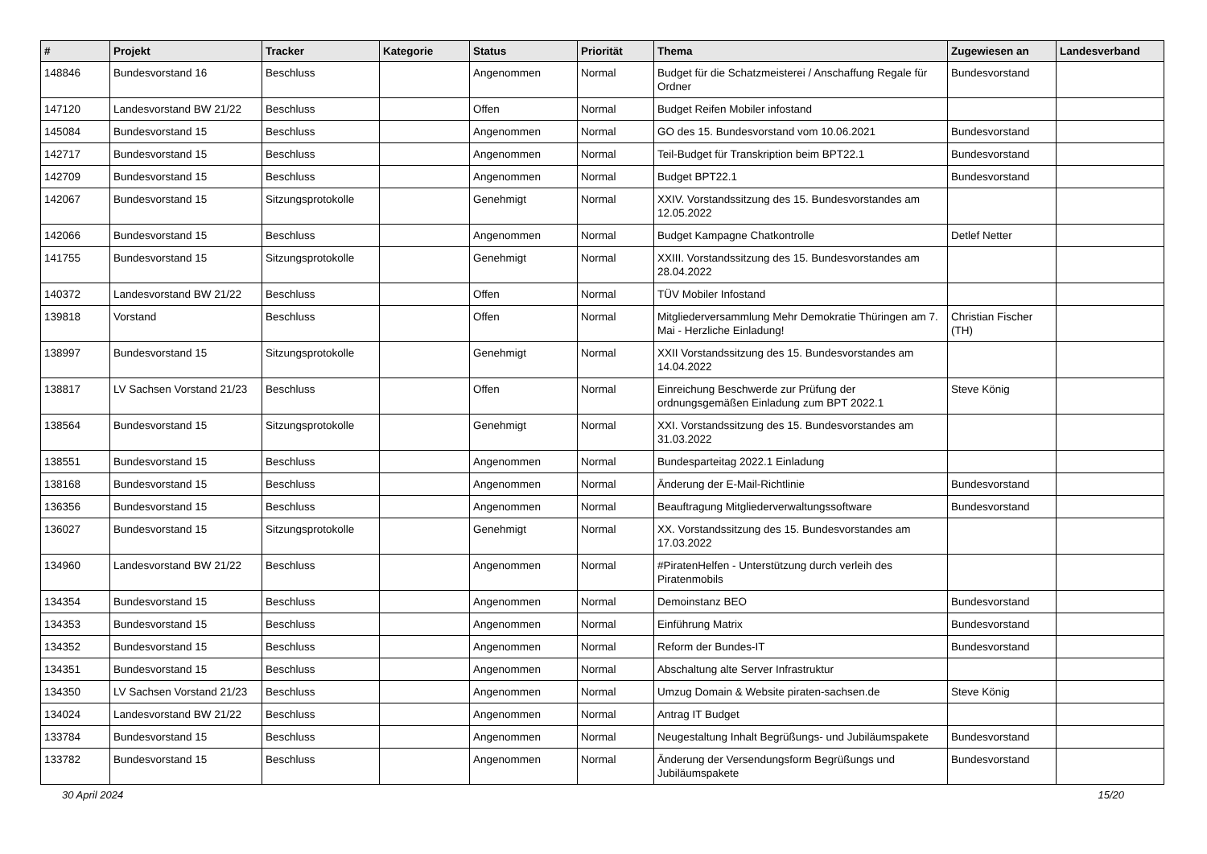| # | Projekt | Tracker | Kategorie | Status | Priorität | Thema | Zugewiesen an | Landesverband |
| --- | --- | --- | --- | --- | --- | --- | --- | --- |
| 148846 | Bundesvorstand 16 | Beschluss | | Angenommen | Normal | Budget für die Schatzmeisterei / Anschaffung Regale für Ordner | Bundesvorstand | |
| 147120 | Landesvorstand BW 21/22 | Beschluss | | Offen | Normal | Budget Reifen Mobiler infostand | | |
| 145084 | Bundesvorstand 15 | Beschluss | | Angenommen | Normal | GO des 15. Bundesvorstand vom 10.06.2021 | Bundesvorstand | |
| 142717 | Bundesvorstand 15 | Beschluss | | Angenommen | Normal | Teil-Budget für Transkription beim BPT22.1 | Bundesvorstand | |
| 142709 | Bundesvorstand 15 | Beschluss | | Angenommen | Normal | Budget BPT22.1 | Bundesvorstand | |
| 142067 | Bundesvorstand 15 | Sitzungsprotokolle | | Genehmigt | Normal | XXIV. Vorstandssitzung des 15. Bundesvorstandes am 12.05.2022 | | |
| 142066 | Bundesvorstand 15 | Beschluss | | Angenommen | Normal | Budget Kampagne Chatkontrolle | Detlef Netter | |
| 141755 | Bundesvorstand 15 | Sitzungsprotokolle | | Genehmigt | Normal | XXIII. Vorstandssitzung des 15. Bundesvorstandes am 28.04.2022 | | |
| 140372 | Landesvorstand BW 21/22 | Beschluss | | Offen | Normal | TÜV Mobiler Infostand | | |
| 139818 | Vorstand | Beschluss | | Offen | Normal | Mitgliederversammlung Mehr Demokratie Thüringen am 7. Mai - Herzliche Einladung! | Christian Fischer (TH) | |
| 138997 | Bundesvorstand 15 | Sitzungsprotokolle | | Genehmigt | Normal | XXII Vorstandssitzung des 15. Bundesvorstandes am 14.04.2022 | | |
| 138817 | LV Sachsen Vorstand 21/23 | Beschluss | | Offen | Normal | Einreichung Beschwerde zur Prüfung der ordnungsgemäßen Einladung zum BPT 2022.1 | Steve König | |
| 138564 | Bundesvorstand 15 | Sitzungsprotokolle | | Genehmigt | Normal | XXI. Vorstandssitzung des 15. Bundesvorstandes am 31.03.2022 | | |
| 138551 | Bundesvorstand 15 | Beschluss | | Angenommen | Normal | Bundesparteitag 2022.1 Einladung | | |
| 138168 | Bundesvorstand 15 | Beschluss | | Angenommen | Normal | Änderung der E-Mail-Richtlinie | Bundesvorstand | |
| 136356 | Bundesvorstand 15 | Beschluss | | Angenommen | Normal | Beauftragung Mitgliederverwaltungssoftware | Bundesvorstand | |
| 136027 | Bundesvorstand 15 | Sitzungsprotokolle | | Genehmigt | Normal | XX. Vorstandssitzung des 15. Bundesvorstandes am 17.03.2022 | | |
| 134960 | Landesvorstand BW 21/22 | Beschluss | | Angenommen | Normal | #PiratenHelfen - Unterstützung durch verleih des Piratenmobils | | |
| 134354 | Bundesvorstand 15 | Beschluss | | Angenommen | Normal | Demoinstanz BEO | Bundesvorstand | |
| 134353 | Bundesvorstand 15 | Beschluss | | Angenommen | Normal | Einführung Matrix | Bundesvorstand | |
| 134352 | Bundesvorstand 15 | Beschluss | | Angenommen | Normal | Reform der Bundes-IT | Bundesvorstand | |
| 134351 | Bundesvorstand 15 | Beschluss | | Angenommen | Normal | Abschaltung alte Server Infrastruktur | | |
| 134350 | LV Sachsen Vorstand 21/23 | Beschluss | | Angenommen | Normal | Umzug Domain & Website piraten-sachsen.de | Steve König | |
| 134024 | Landesvorstand BW 21/22 | Beschluss | | Angenommen | Normal | Antrag IT Budget | | |
| 133784 | Bundesvorstand 15 | Beschluss | | Angenommen | Normal | Neugestaltung Inhalt Begrüßungs- und Jubiläumspakete | Bundesvorstand | |
| 133782 | Bundesvorstand 15 | Beschluss | | Angenommen | Normal | Änderung der Versendungsform Begrüßungs und Jubiläumspakete | Bundesvorstand | |
30 April 2024 15/20